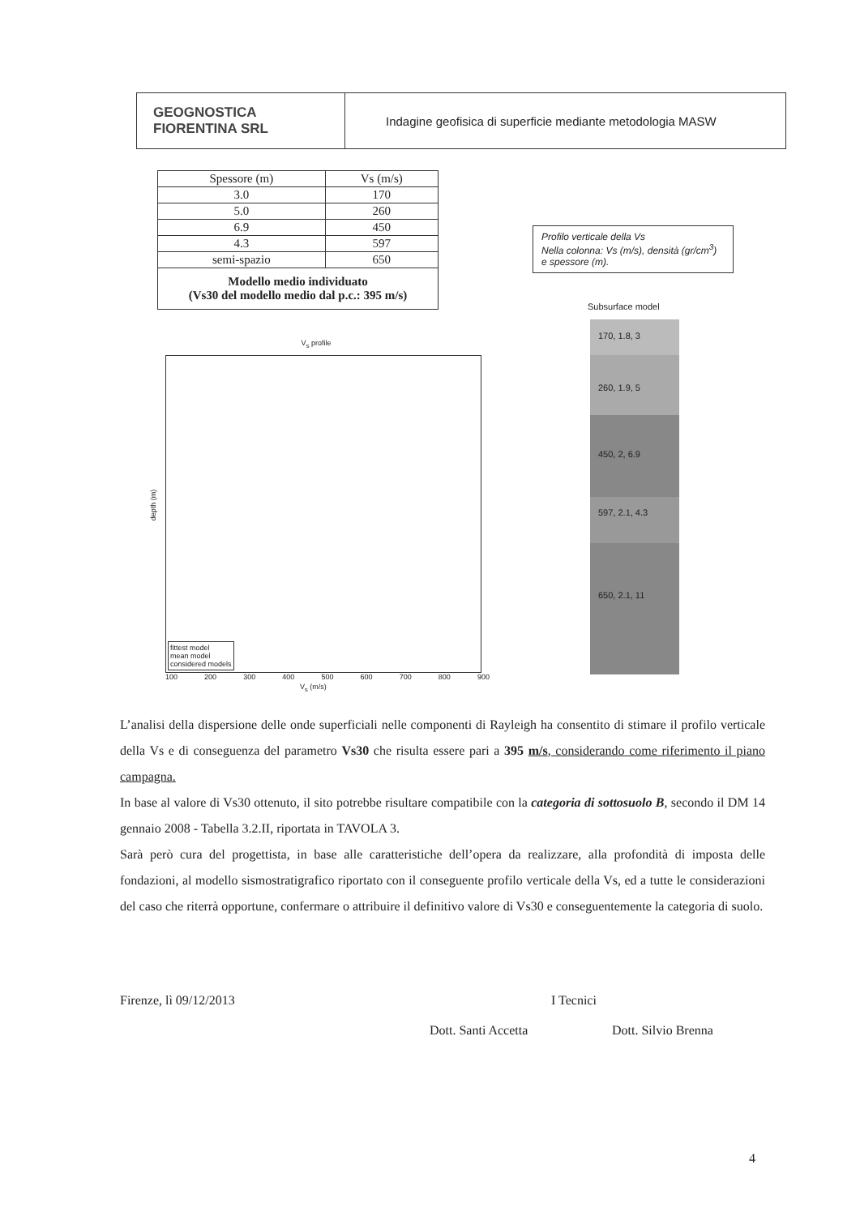GEOGNOSTICA
FIORENTINA SRL
Indagine geofisica di superficie mediante metodologia MASW
| Spessore (m) | Vs (m/s) |
| --- | --- |
| 3.0 | 170 |
| 5.0 | 260 |
| 6.9 | 450 |
| 4.3 | 597 |
| semi-spazio | 650 |
| Modello medio individuato (Vs30 del modello medio dal p.c.: 395 m/s) | |
Profilo verticale della Vs
Nella colonna: Vs (m/s), densità (gr/cm<sup>3</sup>) e spessore (m).
V<sub>s</sub> profile
fittest model
mean model
considered models
depth (m)
100 200 300 400 500 600 700 800 900
V<sub>s</sub> (m/s)
Subsurface model
170, 1.8, 3
260, 1.9, 5
450, 2, 6.9
597, 2.1, 4.3
650, 2.1, 11
L’analisi della dispersione delle onde superficiali nelle componenti di Rayleigh ha consentito di stimare il profilo verticale della Vs e di conseguenza del parametro Vs30 che risulta essere pari a 395 m/s, considerando come riferimento il piano campagna.
In base al valore di Vs30 ottenuto, il sito potrebbe risultare compatibile con la categoria di sottosuolo B, secondo il DM 14 gennaio 2008 - Tabella 3.2.II, riportata in TAVOLA 3.
Sarà però cura del progettista, in base alle caratteristiche dell’opera da realizzare, alla profondità di imposta delle fondazioni, al modello sismostratigrafico riportato con il conseguente profilo verticale della Vs, ed a tutte le considerazioni del caso che riterrà opportune, confermare o attribuire il definitivo valore di Vs30 e conseguentemente la categoria di suolo.
Firenze, lì 09/12/2013 I Tecnici
Dott. Santi Accetta Dott. Silvio Brenna
4